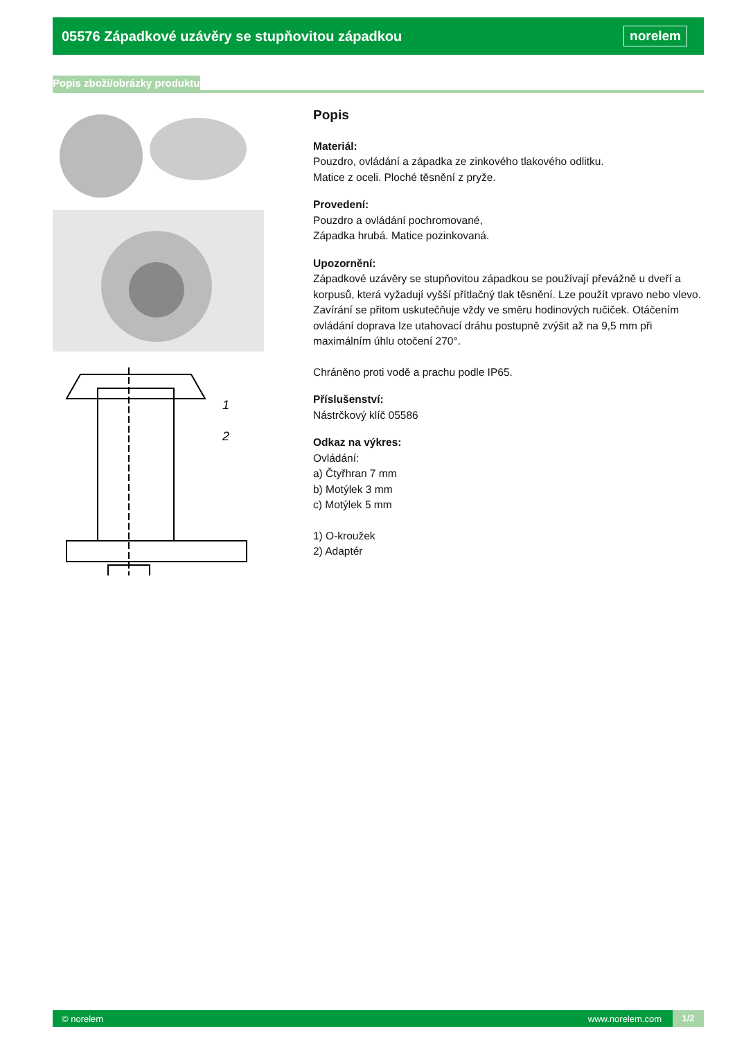05576 Západkové uzávěry se stupňovitou západkou
norelem
Popis zboží/obrázky produktu
1
2
Popis
Materiál:
Pouzdro, ovládání a západka ze zinkového tlakového odlitku.
Matice z oceli. Ploché těsnění z pryže.
Provedení:
Pouzdro a ovládání pochromované,
Západka hrubá. Matice pozinkovaná.
Upozornění:
Západkové uzávěry se stupňovitou západkou se používají převážně u dveří a korpusů, která vyžadují vyšší přítlačný tlak těsnění. Lze použít vpravo nebo vlevo. Zavírání se přitom uskutečňuje vždy ve směru hodinových ručiček. Otáčením ovládání doprava lze utahovací dráhu postupně zvýšit až na 9,5 mm při maximálním úhlu otočení 270°.
Chráněno proti vodě a prachu podle IP65.
Příslušenství:
Nástrčkový klíč 05586
Odkaz na výkres:
Ovládání:
a) Čtyřhran 7 mm
b) Motýlek 3 mm
c) Motýlek 5 mm
1) O-kroužek
2) Adaptér
© norelem www.norelem.com 1/2